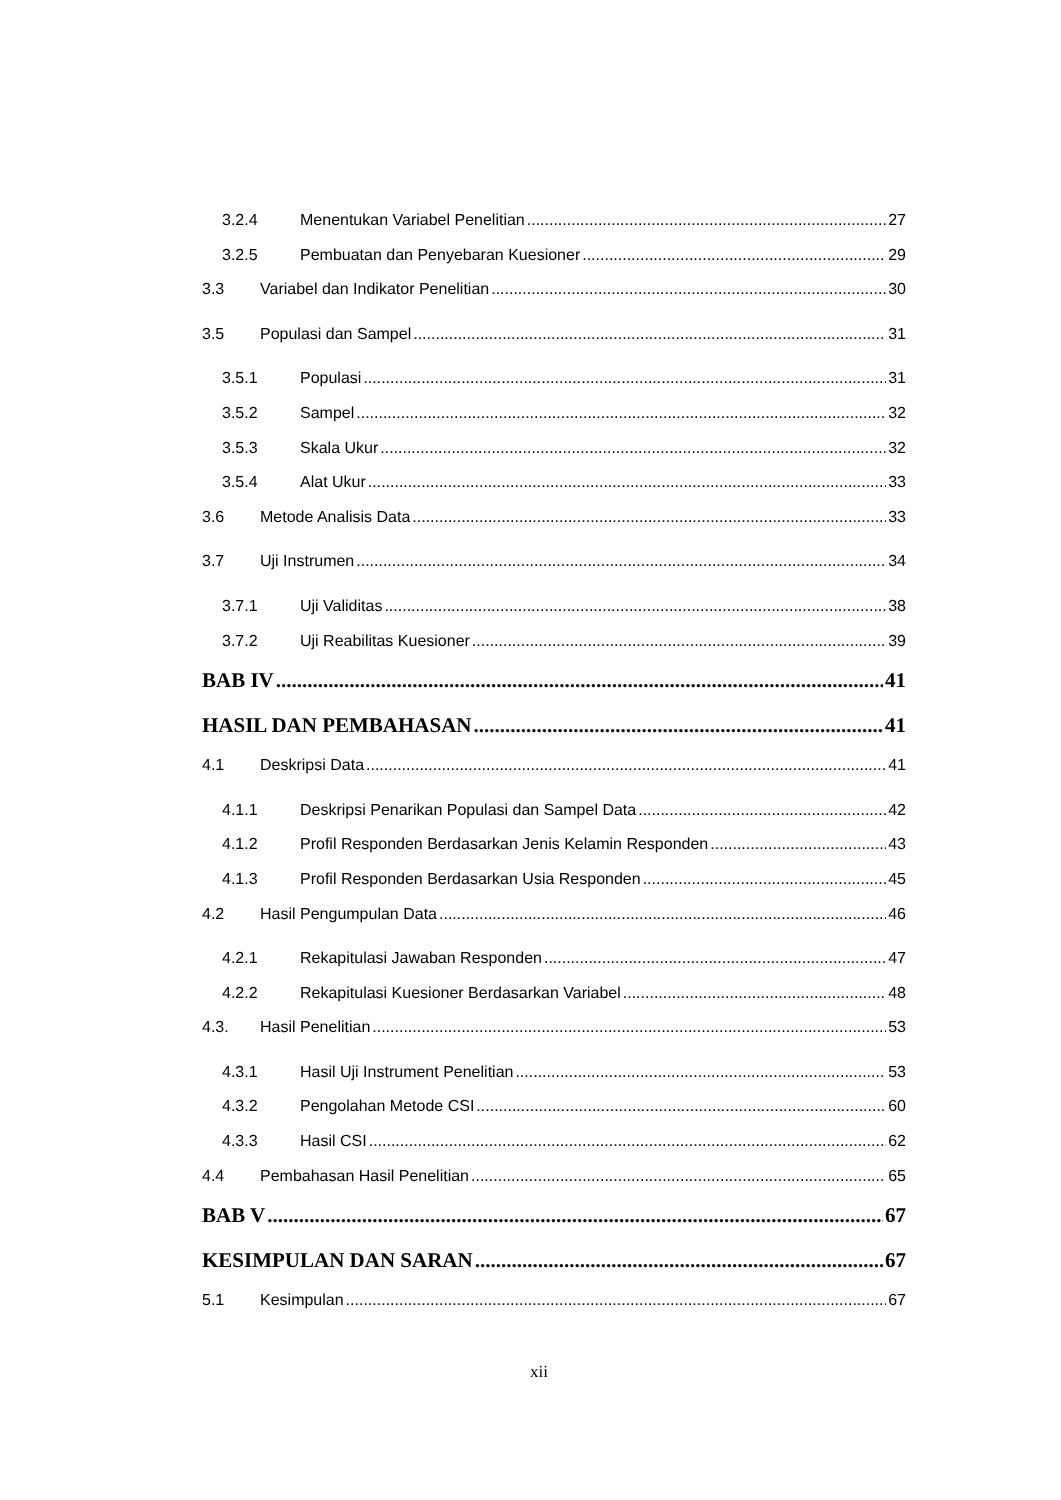3.2.4 Menentukan Variabel Penelitian 27
3.2.5 Pembuatan dan Penyebaran Kuesioner 29
3.3 Variabel dan Indikator Penelitian 30
3.5 Populasi dan Sampel 31
3.5.1 Populasi 31
3.5.2 Sampel 32
3.5.3 Skala Ukur 32
3.5.4 Alat Ukur 33
3.6 Metode Analisis Data 33
3.7 Uji Instrumen 34
3.7.1 Uji Validitas 38
3.7.2 Uji Reabilitas Kuesioner 39
BAB IV 41
HASIL DAN PEMBAHASAN 41
4.1 Deskripsi Data 41
4.1.1 Deskripsi Penarikan Populasi dan Sampel Data 42
4.1.2 Profil Responden Berdasarkan Jenis Kelamin Responden 43
4.1.3 Profil Responden Berdasarkan Usia Responden 45
4.2 Hasil Pengumpulan Data 46
4.2.1 Rekapitulasi Jawaban Responden 47
4.2.2 Rekapitulasi Kuesioner Berdasarkan Variabel 48
4.3. Hasil Penelitian 53
4.3.1 Hasil Uji Instrument Penelitian 53
4.3.2 Pengolahan Metode CSI 60
4.3.3 Hasil CSI 62
4.4 Pembahasan Hasil Penelitian 65
BAB V 67
KESIMPULAN DAN SARAN 67
5.1 Kesimpulan 67
xii